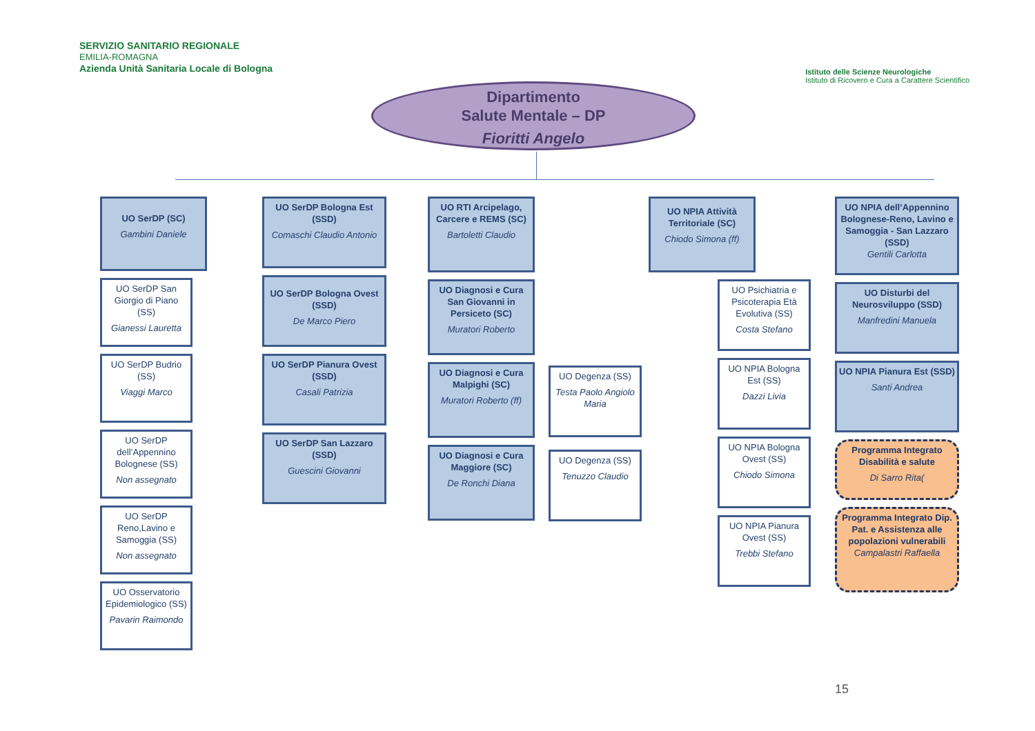SERVIZIO SANITARIO REGIONALE
EMILIA-ROMAGNA
Azienda Unità Sanitaria Locale di Bologna
Istituto delle Scienze Neurologiche
Istituto di Ricovero e Cura a Carattere Scientifico
Dipartimento
Salute Mentale – DP
Fioritti Angelo
UO SerDP (SC)
Gambini Daniele
UO SerDP San Giorgio di Piano (SS)
Gianessi Lauretta
UO SerDP Budrio (SS)
Viaggi Marco
UO SerDP dell’Appennino Bolognese (SS)
Non assegnato
UO SerDP Reno,Lavino e Samoggia (SS)
Non assegnato
UO Osservatorio Epidemiologico (SS)
Pavarin Raimondo
UO SerDP Bologna Est (SSD)
Comaschi Claudio Antonio
UO SerDP Bologna Ovest (SSD)
De Marco Piero
UO SerDP Pianura Ovest (SSD)
Casali Patrizia
UO SerDP San Lazzaro (SSD)
Guescini Giovanni
UO RTI Arcipelago, Carcere e REMS (SC)
Bartoletti Claudio
UO Diagnosi e Cura San Giovanni in Persiceto (SC)
Muratori Roberto
UO Diagnosi e Cura Malpighi (SC)
Muratori Roberto (ff)
UO Diagnosi e Cura Maggiore (SC)
De Ronchi Diana
UO Degenza (SS)
Testa Paolo Angiolo Maria
UO Degenza (SS)
Tenuzzo Claudio
UO NPIA Attività Territoriale (SC)
Chiodo Simona (ff)
UO Psichiatria e Psicoterapia Età Evolutiva (SS)
Costa Stefano
UO NPIA Bologna Est (SS)
Dazzi Livia
UO NPIA Bologna Ovest (SS)
Chiodo Simona
UO NPIA Pianura Ovest (SS)
Trebbi Stefano
UO NPIA dell’Appennino Bolognese-Reno, Lavino e Samoggia - San Lazzaro (SSD)
Gentili Carlotta
UO Disturbi del Neurosviluppo (SSD)
Manfredini Manuela
UO NPIA Pianura Est (SSD)
Santi Andrea
Programma Integrato Disabilità e salute
Di Sarro Rita(
Programma Integrato Dip. Pat. e Assistenza alle popolazioni vulnerabili
Campalastri Raffaella
15